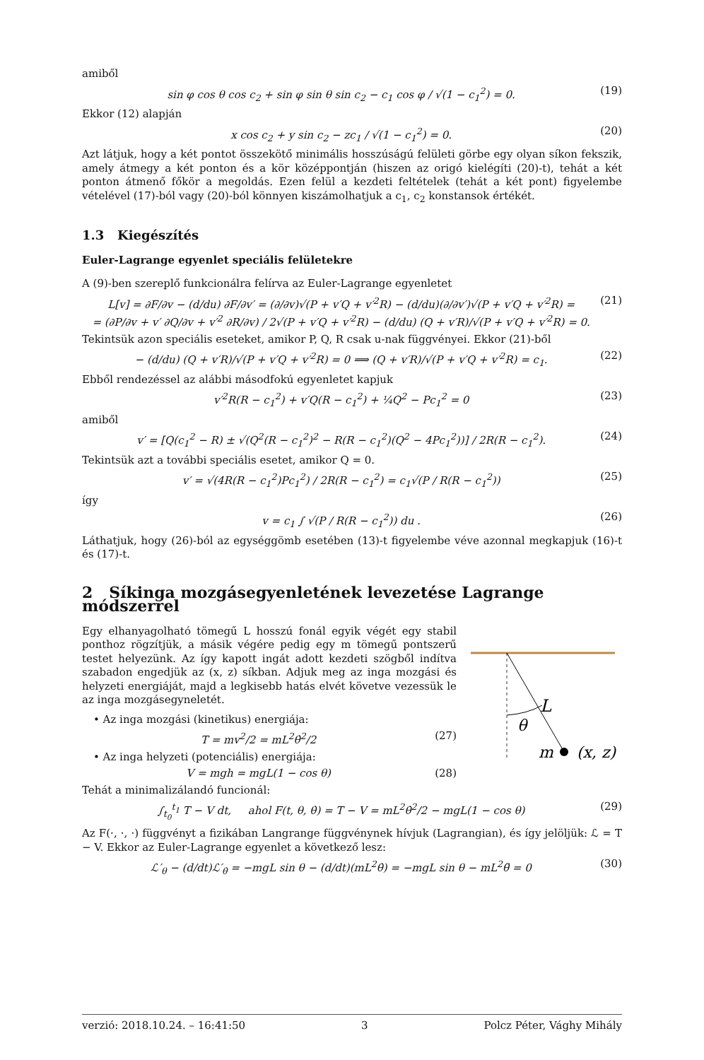amiből
sin φ cos θ cos c<sub>2</sub> + sin φ sin θ sin c<sub>2</sub> − c<sub>1</sub> cos φ / √(1 − c<sub>1</sub><sup>2</sup>) = 0. (19)
Ekkor (12) alapján
x cos c<sub>2</sub> + y sin c<sub>2</sub> − zc<sub>1</sub> / √(1 − c<sub>1</sub><sup>2</sup>) = 0. (20)
Azt látjuk, hogy a két pontot összekötő minimális hosszúságú felületi görbe egy olyan síkon fekszik, amely átmegy a két ponton és a kör középpontján (hiszen az origó kielégíti (20)-t), tehát a két ponton átmenő főkör a megoldás. Ezen felül a kezdeti feltételek (tehát a két pont) figyelembe vételével (17)-ból vagy (20)-ból könnyen kiszámolhatjuk a c<sub>1</sub>, c<sub>2</sub> konstansok értékét.
1.3 Kiegészítés
Euler-Lagrange egyenlet speciális felületekre
A (9)-ben szereplő funkcionálra felírva az Euler-Lagrange egyenletet
L[v] = ∂F/∂v − (d/du) ∂F/∂v′ = (∂/∂v)√(P + v′Q + v′<sup>2</sup>R) − (d/du)(∂/∂v′)√(P + v′Q + v′<sup>2</sup>R) =
= (∂P/∂v + v′ ∂Q/∂v + v′<sup>2</sup> ∂R/∂v) / 2√(P + v′Q + v′<sup>2</sup>R) − (d/du) (Q + v′R)/√(P + v′Q + v′<sup>2</sup>R) = 0. (21)
Tekintsük azon speciális eseteket, amikor P, Q, R csak u-nak függvényei. Ekkor (21)-ből
− (d/du) (Q + v′R)/√(P + v′Q + v′<sup>2</sup>R) = 0 ⟹ (Q + v′R)/√(P + v′Q + v′<sup>2</sup>R) = c<sub>1</sub>. (22)
Ebből rendezéssel az alábbi másodfokú egyenletet kapjuk
v′<sup>2</sup>R(R − c<sub>1</sub><sup>2</sup>) + v′Q(R − c<sub>1</sub><sup>2</sup>) + ¼Q<sup>2</sup> − Pc<sub>1</sub><sup>2</sup> = 0 (23)
amiből
v′ = [Q(c<sub>1</sub><sup>2</sup> − R) ± √(Q<sup>2</sup>(R − c<sub>1</sub><sup>2</sup>)<sup>2</sup> − R(R − c<sub>1</sub><sup>2</sup>)(Q<sup>2</sup> − 4Pc<sub>1</sub><sup>2</sup>))] / 2R(R − c<sub>1</sub><sup>2</sup>). (24)
Tekintsük azt a további speciális esetet, amikor Q = 0.
v′ = √(4R(R − c<sub>1</sub><sup>2</sup>)Pc<sub>1</sub><sup>2</sup>) / 2R(R − c<sub>1</sub><sup>2</sup>) = c<sub>1</sub>√(P / R(R − c<sub>1</sub><sup>2</sup>)) (25)
így
v = c<sub>1</sub> ∫ √(P / R(R − c<sub>1</sub><sup>2</sup>)) du . (26)
Láthatjuk, hogy (26)-ból az egységgömb esetében (13)-t figyelembe véve azonnal megkapjuk (16)-t és (17)-t.
2 Síkinga mozgásegyenletének levezetése Lagrange módszerrel
Egy elhanyagolható tömegű L hosszú fonál egyik végét egy stabil ponthoz rögzítjük, a másik végére pedig egy m tömegű pontszerű testet helyezünk. Az így kapott ingát adott kezdeti szögből indítva szabadon engedjük az (x, z) síkban. Adjuk meg az inga mozgási és helyzeti energiáját, majd a legkisebb hatás elvét követve vezessük le az inga mozgásegyneletét.
• Az inga mozgási (kinetikus) energiája:
T = mv<sup>2</sup>/2 = mL<sup>2</sup>θ̇<sup>2</sup>/2 (27)
• Az inga helyzeti (potenciális) energiája:
V = mgh = mgL(1 − cos θ) (28)
L
θ
m
(x, z)
Tehát a minimalizálandó funcionál:
∫<sub>t<sub>0</sub></sub><sup>t<sub>1</sub></sup> T − V dt, ahol F(t, θ, θ̇) = T − V = mL<sup>2</sup>θ̇<sup>2</sup>/2 − mgL(1 − cos θ) (29)
Az F(·, ·, ·) függvényt a fizikában Langrange függvénynek hívjuk (Lagrangian), és így jelöljük: ℒ = T − V. Ekkor az Euler-Lagrange egyenlet a következő lesz:
ℒ′<sub>θ</sub> − (d/dt)ℒ′<sub>θ̇</sub> = −mgL sin θ − (d/dt)(mL<sup>2</sup>θ̇) = −mgL sin θ − mL<sup>2</sup>θ̈ = 0 (30)
verzió: 2018.10.24. – 16:41:50 3 Polcz Péter, Vághy Mihály